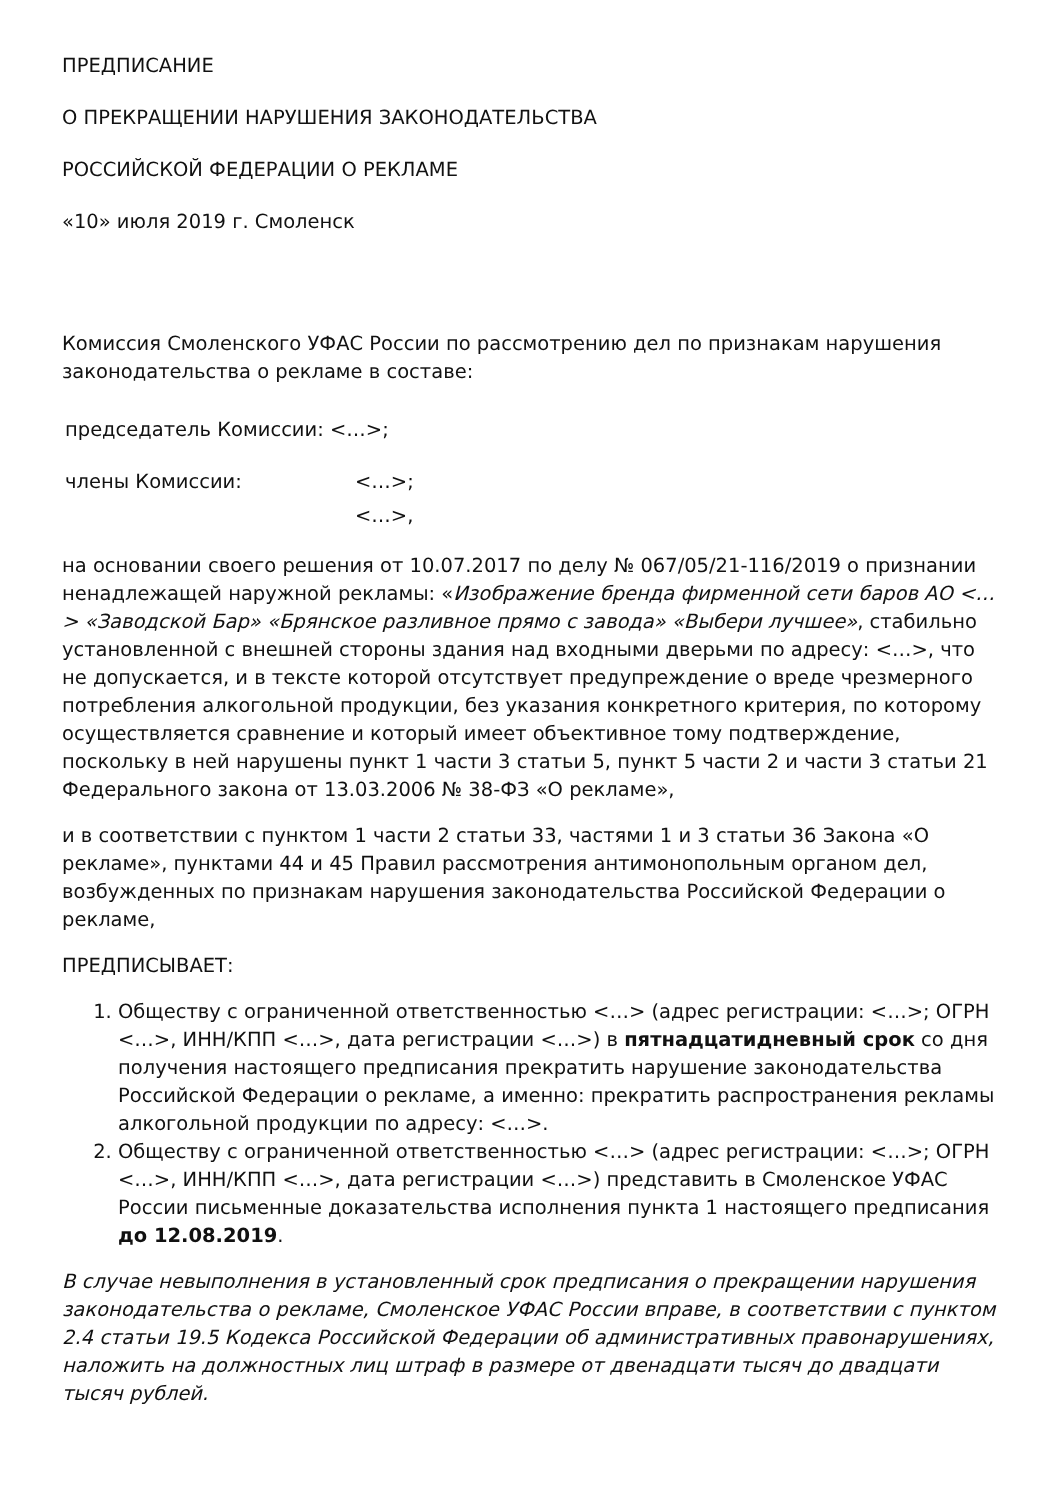ПРЕДПИСАНИЕ
О ПРЕКРАЩЕНИИ НАРУШЕНИЯ ЗАКОНОДАТЕЛЬСТВА
РОССИЙСКОЙ ФЕДЕРАЦИИ О РЕКЛАМЕ
«10» июля 2019 г. Смоленск
Комиссия Смоленского УФАС России по рассмотрению дел по признакам нарушения законодательства о рекламе в составе:
председатель Комиссии: <…>;
члены Комиссии: <…>;
<…>,
на основании своего решения от 10.07.2017 по делу № 067/05/21-116/2019 о признании ненадлежащей наружной рекламы: «Изображение бренда фирменной сети баров АО <…> «Заводской Бар» «Брянское разливное прямо с завода» «Выбери лучшее», стабильно установленной с внешней стороны здания над входными дверьми по адресу: <…>, что не допускается, и в тексте которой отсутствует предупреждение о вреде чрезмерного потребления алкогольной продукции, без указания конкретного критерия, по которому осуществляется сравнение и который имеет объективное тому подтверждение, поскольку в ней нарушены пункт 1 части 3 статьи 5, пункт 5 части 2 и части 3 статьи 21 Федерального закона от 13.03.2006 № 38-ФЗ «О рекламе»,
и в соответствии с пунктом 1 части 2 статьи 33, частями 1 и 3 статьи 36 Закона «О рекламе», пунктами 44 и 45 Правил рассмотрения антимонопольным органом дел, возбужденных по признакам нарушения законодательства Российской Федерации о рекламе,
ПРЕДПИСЫВАЕТ:
1. Обществу с ограниченной ответственностью <…> (адрес регистрации: <…>; ОГРН <…>, ИНН/КПП <…>, дата регистрации <…>) в пятнадцатидневный срок со дня получения настоящего предписания прекратить нарушение законодательства Российской Федерации о рекламе, а именно: прекратить распространения рекламы алкогольной продукции по адресу: <…>.
2. Обществу с ограниченной ответственностью <…> (адрес регистрации: <…>; ОГРН <…>, ИНН/КПП <…>, дата регистрации <…>) представить в Смоленское УФАС России письменные доказательства исполнения пункта 1 настоящего предписания до 12.08.2019.
В случае невыполнения в установленный срок предписания о прекращении нарушения законодательства о рекламе, Смоленское УФАС России вправе, в соответствии с пунктом 2.4 статьи 19.5 Кодекса Российской Федерации об административных правонарушениях, наложить на должностных лиц штраф в размере от двенадцати тысяч до двадцати тысяч рублей.